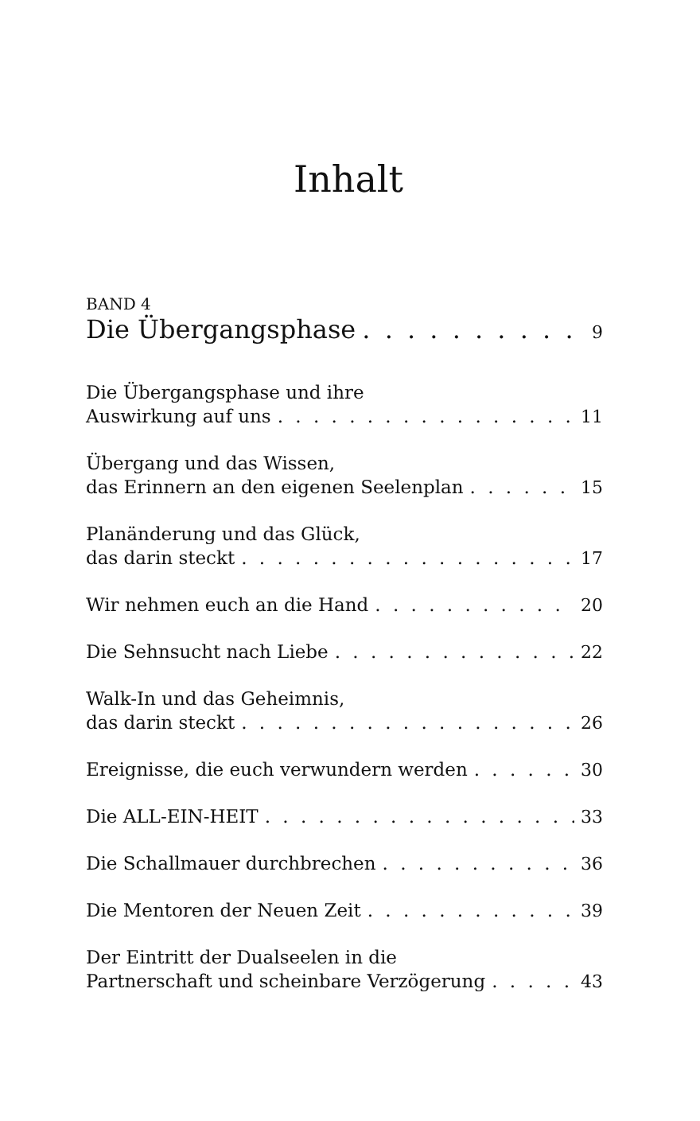Inhalt
BAND 4
Die Übergangsphase 9
Die Übergangsphase und ihre
Auswirkung auf uns 11
Übergang und das Wissen,
das Erinnern an den eigenen Seelenplan 15
Planänderung und das Glück,
das darin steckt 17
Wir nehmen euch an die Hand 20
Die Sehnsucht nach Liebe 22
Walk-In und das Geheimnis,
das darin steckt 26
Ereignisse, die euch verwundern werden 30
Die ALL-EIN-HEIT 33
Die Schallmauer durchbrechen 36
Die Mentoren der Neuen Zeit 39
Der Eintritt der Dualseelen in die
Partnerschaft und scheinbare Verzögerung 43